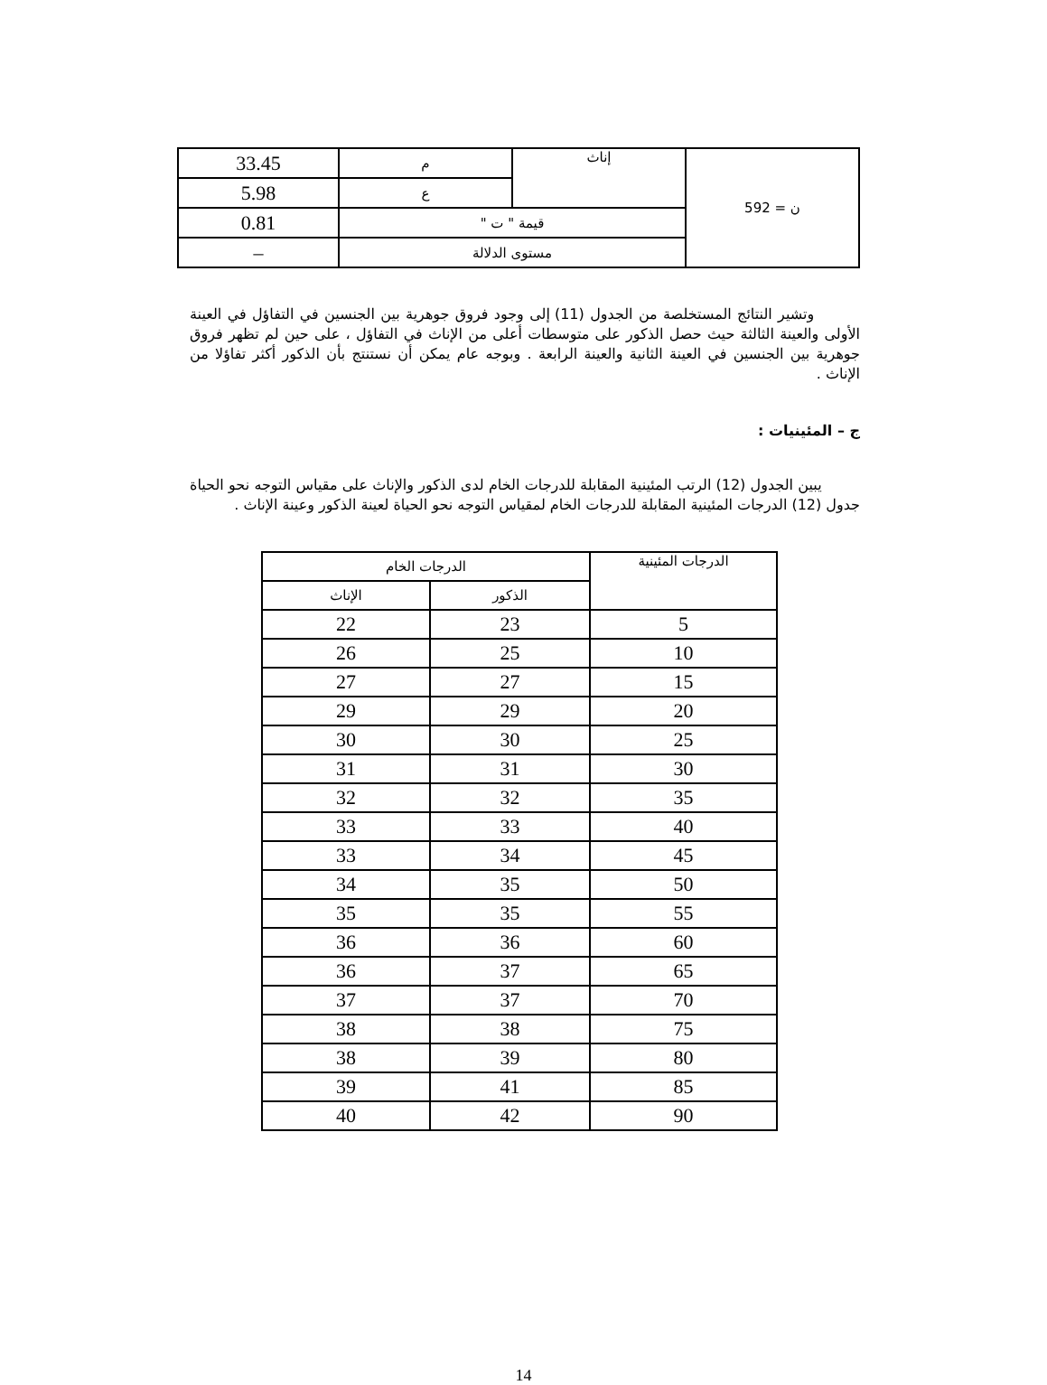| ن = 592 | إناث | م | 33.45 |
| | | ع | 5.98 |
| | قيمة " ت " | | 0.81 |
| | مستوى الدلالة | | – |
وتشير النتائج المستخلصة من الجدول (11) إلى وجود فروق جوهرية بين الجنسين في التفاؤل في العينة الأولى والعينة الثالثة حيث حصل الذكور على متوسطات أعلى من الإناث في التفاؤل ، على حين لم تظهر فروق جوهرية بين الجنسين في العينة الثانية والعينة الرابعة . وبوجه عام يمكن أن نستنتج بأن الذكور أكثر تفاؤلا من الإناث .
ج – المئينيات :
يبين الجدول (12) الرتب المئينية المقابلة للدرجات الخام لدى الذكور والإناث على مقياس التوجه نحو الحياة جدول (12) الدرجات المئينية المقابلة للدرجات الخام لمقياس التوجه نحو الحياة لعينة الذكور وعينة الإناث .
| الدرجات المئينية | الدرجات الخام | |
| --- | --- | --- |
| | الذكور | الإناث |
| 5 | 23 | 22 |
| 10 | 25 | 26 |
| 15 | 27 | 27 |
| 20 | 29 | 29 |
| 25 | 30 | 30 |
| 30 | 31 | 31 |
| 35 | 32 | 32 |
| 40 | 33 | 33 |
| 45 | 34 | 33 |
| 50 | 35 | 34 |
| 55 | 35 | 35 |
| 60 | 36 | 36 |
| 65 | 37 | 36 |
| 70 | 37 | 37 |
| 75 | 38 | 38 |
| 80 | 39 | 38 |
| 85 | 41 | 39 |
| 90 | 42 | 40 |
14